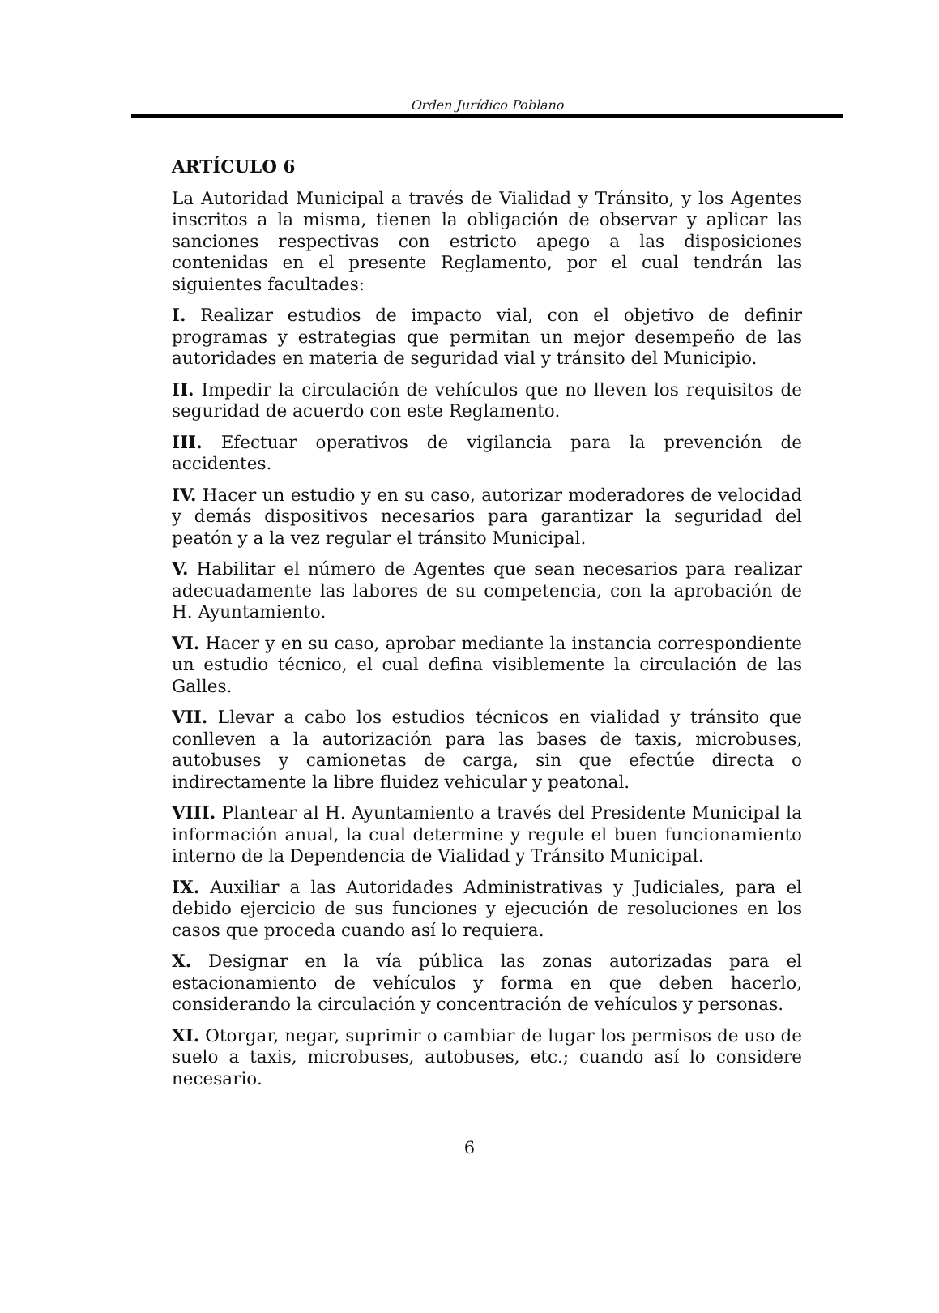Orden Jurídico Poblano
ARTÍCULO 6
La Autoridad Municipal a través de Vialidad y Tránsito, y los Agentes inscritos a la misma, tienen la obligación de observar y aplicar las sanciones respectivas con estricto apego a las disposiciones contenidas en el presente Reglamento, por el cual tendrán las siguientes facultades:
I. Realizar estudios de impacto vial, con el objetivo de definir programas y estrategias que permitan un mejor desempeño de las autoridades en materia de seguridad vial y tránsito del Municipio.
II. Impedir la circulación de vehículos que no lleven los requisitos de seguridad de acuerdo con este Reglamento.
III. Efectuar operativos de vigilancia para la prevención de accidentes.
IV. Hacer un estudio y en su caso, autorizar moderadores de velocidad y demás dispositivos necesarios para garantizar la seguridad del peatón y a la vez regular el tránsito Municipal.
V. Habilitar el número de Agentes que sean necesarios para realizar adecuadamente las labores de su competencia, con la aprobación de H. Ayuntamiento.
VI. Hacer y en su caso, aprobar mediante la instancia correspondiente un estudio técnico, el cual defina visiblemente la circulación de las Galles.
VII. Llevar a cabo los estudios técnicos en vialidad y tránsito que conlleven a la autorización para las bases de taxis, microbuses, autobuses y camionetas de carga, sin que efectúe directa o indirectamente la libre fluidez vehicular y peatonal.
VIII. Plantear al H. Ayuntamiento a través del Presidente Municipal la información anual, la cual determine y regule el buen funcionamiento interno de la Dependencia de Vialidad y Tránsito Municipal.
IX. Auxiliar a las Autoridades Administrativas y Judiciales, para el debido ejercicio de sus funciones y ejecución de resoluciones en los casos que proceda cuando así lo requiera.
X. Designar en la vía pública las zonas autorizadas para el estacionamiento de vehículos y forma en que deben hacerlo, considerando la circulación y concentración de vehículos y personas.
XI. Otorgar, negar, suprimir o cambiar de lugar los permisos de uso de suelo a taxis, microbuses, autobuses, etc.; cuando así lo considere necesario.
6